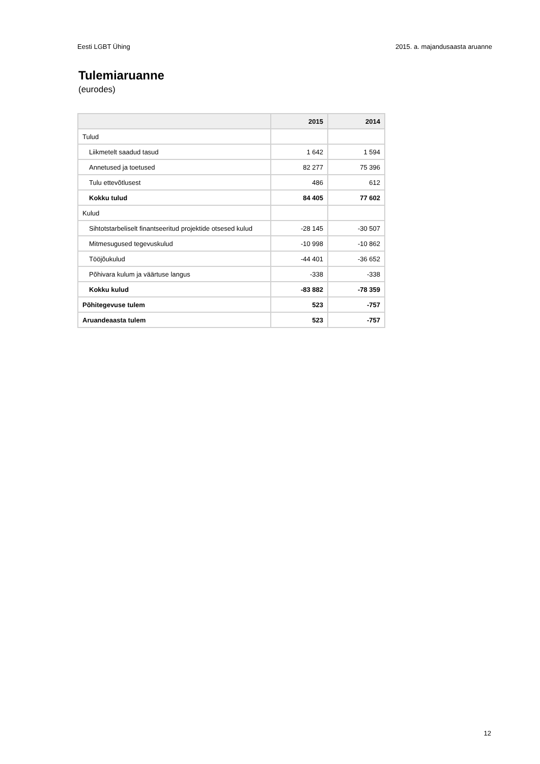Eesti LGBT Ühing 2015. a. majandusaasta aruanne
Tulemiaruanne
(eurodes)
| | 2015 | 2014 |
| --- | --- | --- |
| Tulud | | |
| Liikmetelt saadud tasud | 1 642 | 1 594 |
| Annetused ja toetused | 82 277 | 75 396 |
| Tulu ettevõtlusest | 486 | 612 |
| Kokku tulud | 84 405 | 77 602 |
| Kulud | | |
| Sihtotstarbeliselt finantseeritud projektide otsesed kulud | -28 145 | -30 507 |
| Mitmesugused tegevuskulud | -10 998 | -10 862 |
| Tööjõukulud | -44 401 | -36 652 |
| Põhivara kulum ja väärtuse langus | -338 | -338 |
| Kokku kulud | -83 882 | -78 359 |
| Põhitegevuse tulem | 523 | -757 |
| Aruandeaasta tulem | 523 | -757 |
12